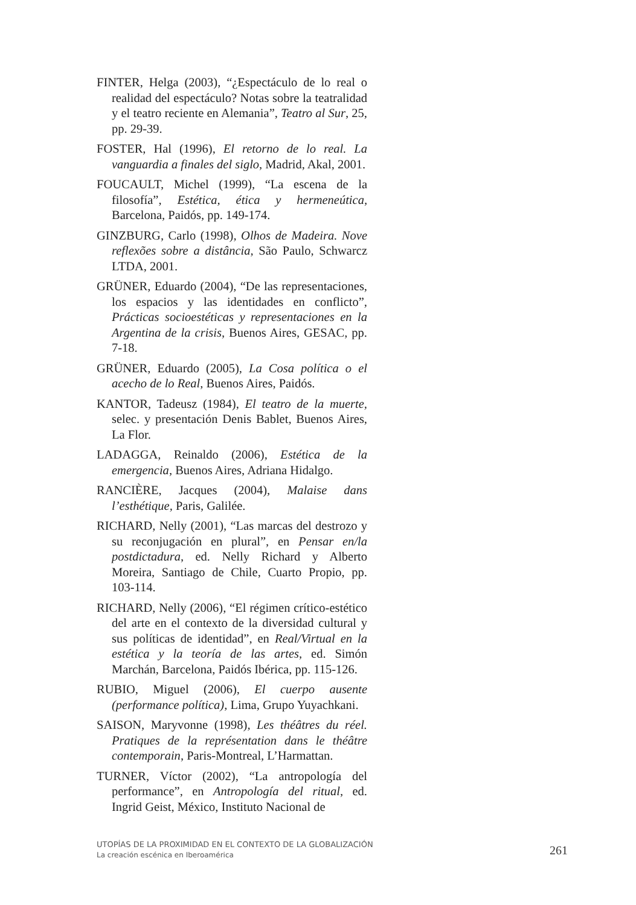FINTER, Helga (2003), “¿Espectáculo de lo real o realidad del espectáculo? Notas sobre la teatralidad y el teatro reciente en Alemania”, Teatro al Sur, 25, pp. 29-39.
FOSTER, Hal (1996), El retorno de lo real. La vanguardia a finales del siglo, Madrid, Akal, 2001.
FOUCAULT, Michel (1999), “La escena de la filosofía”, Estética, ética y hermeneútica, Barcelona, Paidós, pp. 149-174.
GINZBURG, Carlo (1998), Olhos de Madeira. Nove reflexões sobre a distância, São Paulo, Schwarcz LTDA, 2001.
GRÜNER, Eduardo (2004), “De las representaciones, los espacios y las identidades en conflicto”, Prácticas socioestéticas y representaciones en la Argentina de la crisis, Buenos Aires, GESAC, pp. 7-18.
GRÜNER, Eduardo (2005), La Cosa política o el acecho de lo Real, Buenos Aires, Paidós.
KANTOR, Tadeusz (1984), El teatro de la muerte, selec. y presentación Denis Bablet, Buenos Aires, La Flor.
LADAGGA, Reinaldo (2006), Estética de la emergencia, Buenos Aires, Adriana Hidalgo.
RANCIÈRE, Jacques (2004), Malaise dans l’esthétique, Paris, Galilée.
RICHARD, Nelly (2001), “Las marcas del destrozo y su reconjugación en plural”, en Pensar en/la postdictadura, ed. Nelly Richard y Alberto Moreira, Santiago de Chile, Cuarto Propio, pp. 103-114.
RICHARD, Nelly (2006), “El régimen crítico-estético del arte en el contexto de la diversidad cultural y sus políticas de identidad”, en Real/Virtual en la estética y la teoría de las artes, ed. Simón Marchán, Barcelona, Paidós Ibérica, pp. 115-126.
RUBIO, Miguel (2006), El cuerpo ausente (performance política), Lima, Grupo Yuyachkani.
SAISON, Maryvonne (1998), Les théâtres du réel. Pratiques de la représentation dans le théâtre contemporain, Paris-Montreal, L’Harmattan.
TURNER, Víctor (2002), “La antropología del performance”, en Antropología del ritual, ed. Ingrid Geist, México, Instituto Nacional de
UTOPÍAS DE LA PROXIMIDAD EN EL CONTEXTO DE LA GLOBALIZACIÓN
La creación escénica en Iberoamérica
261